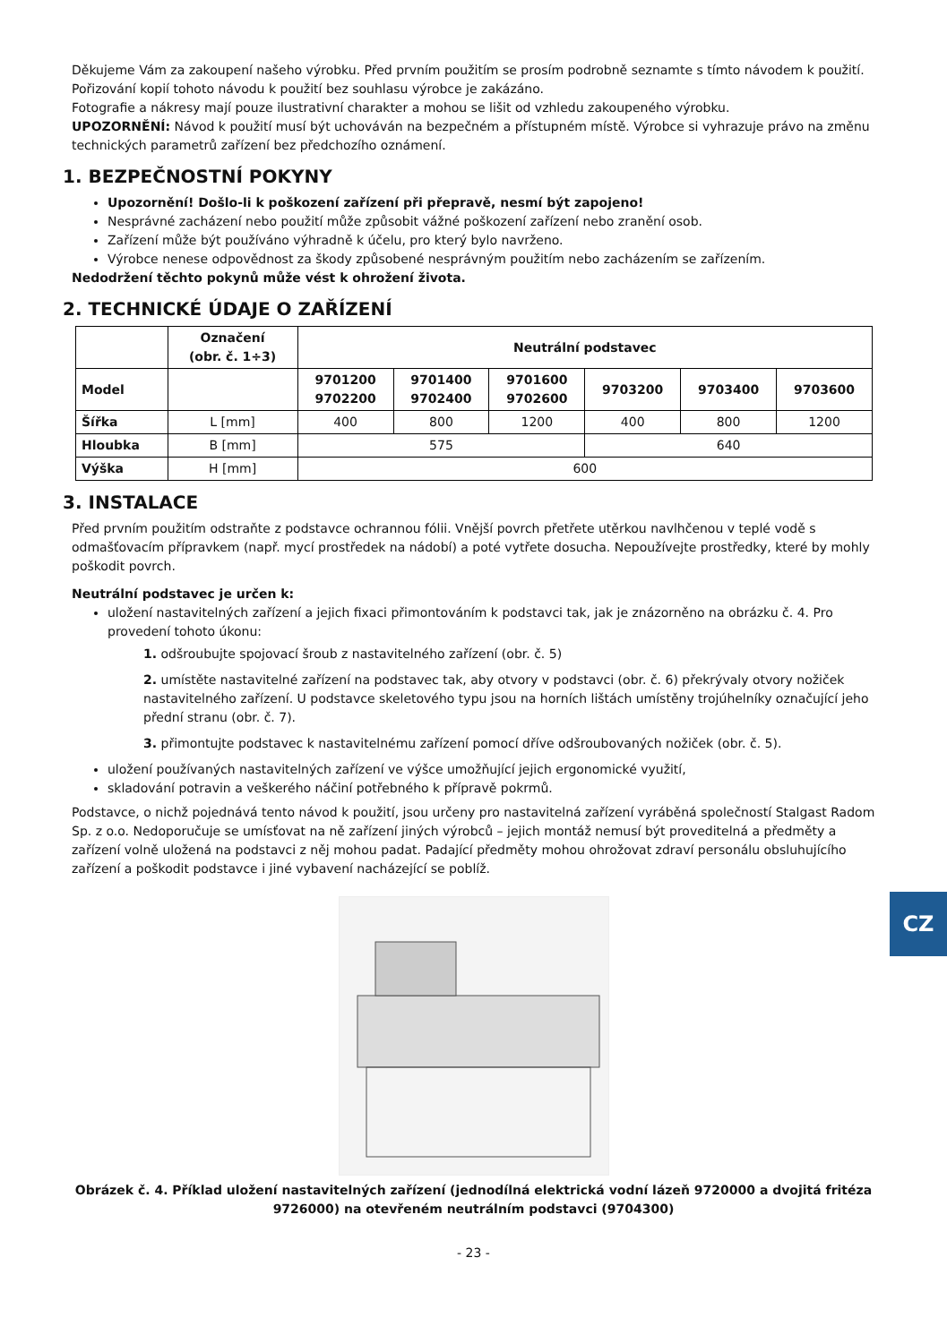Děkujeme Vám za zakoupení našeho výrobku. Před prvním použitím se prosím podrobně seznamte s tímto návodem k použití. Pořizování kopií tohoto návodu k použití bez souhlasu výrobce je zakázáno.
Fotografie a nákresy mají pouze ilustrativní charakter a mohou se lišit od vzhledu zakoupeného výrobku.
UPOZORNĚNÍ: Návod k použití musí být uchováván na bezpečném a přístupném místě. Výrobce si vyhrazuje právo na změnu technických parametrů zařízení bez předchozího oznámení.
1. BEZPEČNOSTNÍ POKYNY
Upozornění! Došlo-li k poškození zařízení při přepravě, nesmí být zapojeno!
Nesprávné zacházení nebo použití může způsobit vážné poškození zařízení nebo zranění osob.
Zařízení může být používáno výhradně k účelu, pro který bylo navrženo.
Výrobce nenese odpovědnost za škody způsobené nesprávným použitím nebo zacházením se zařízením.
Nedodržení těchto pokynů může vést k ohrožení života.
2. TECHNICKÉ ÚDAJE O ZAŘÍZENÍ
| | Označení (obr. č. 1÷3) | Neutrální podstavec | | | | | |
| --- | --- | --- | --- | --- | --- | --- | --- |
| Model | | 9701200 9702200 | 9701400 9702400 | 9701600 9702600 | 9703200 | 9703400 | 9703600 |
| Šířka | L [mm] | 400 | 800 | 1200 | 400 | 800 | 1200 |
| Hloubka | B [mm] | 575 | | | 640 | | |
| Výška | H [mm] | 600 | | | | | |
3. INSTALACE
Před prvním použitím odstraňte z podstavce ochrannou fólii. Vnější povrch přetřete utěrkou navlhčenou v teplé vodě s odmašťovacím přípravkem (např. mycí prostředek na nádobí) a poté vytřete dosucha. Nepoužívejte prostředky, které by mohly poškodit povrch.
Neutrální podstavec je určen k:
uložení nastavitelných zařízení a jejich fixaci přimontováním k podstavci tak, jak je znázorněno na obrázku č. 4. Pro provedení tohoto úkonu:
1. odšroubujte spojovací šroub z nastavitelného zařízení (obr. č. 5)
2. umístěte nastavitelné zařízení na podstavec tak, aby otvory v podstavci (obr. č. 6) překrývaly otvory nožiček nastavitelného zařízení. U podstavce skeletového typu jsou na horních lištách umístěny trojúhelníky označující jeho přední stranu (obr. č. 7).
3. přimontujte podstavec k nastavitelnému zařízení pomocí dříve odšroubovaných nožiček (obr. č. 5).
uložení používaných nastavitelných zařízení ve výšce umožňující jejich ergonomické využití,
skladování potravin a veškerého náčiní potřebného k přípravě pokrmů.
Podstavce, o nichž pojednává tento návod k použití, jsou určeny pro nastavitelná zařízení vyráběná společností Stalgast Radom Sp. z o.o. Nedoporučuje se umísťovat na ně zařízení jiných výrobců – jejich montáž nemusí být proveditelná a předměty a zařízení volně uložená na podstavci z něj mohou padat. Padající předměty mohou ohrožovat zdraví personálu obsluhujícího zařízení a poškodit podstavce i jiné vybavení nacházející se poblíž.
Obrázek č. 4. Příklad uložení nastavitelných zařízení (jednodílná elektrická vodní lázeň 9720000 a dvojitá fritéza 9726000) na otevřeném neutrálním podstavci (9704300)
- 23 -
CZ